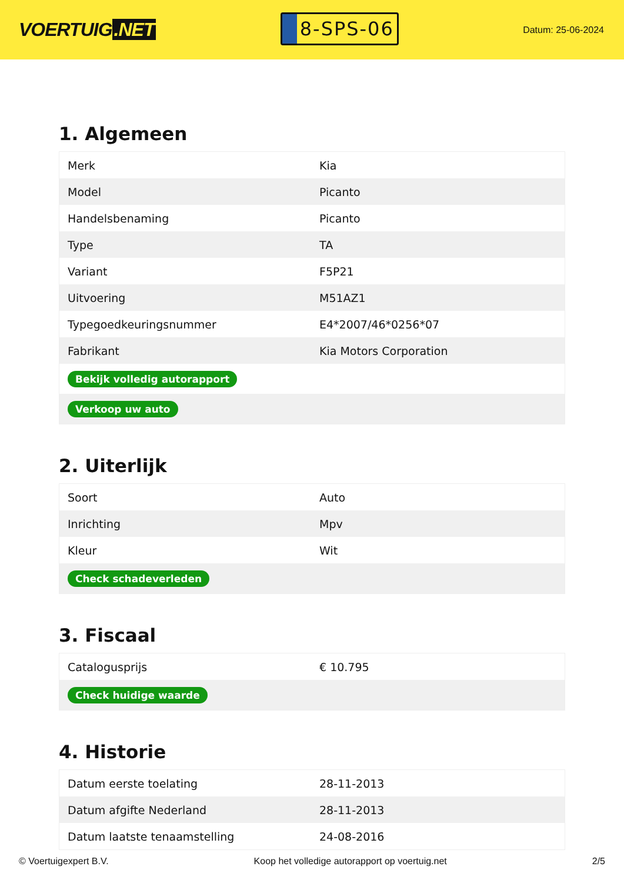VOERTUIG.NET
8-SPS-06
Datum: 25-06-2024
1. Algemeen
| Merk | Kia |
| Model | Picanto |
| Handelsbenaming | Picanto |
| Type | TA |
| Variant | F5P21 |
| Uitvoering | M51AZ1 |
| Typegoedkeuringsnummer | E4*2007/46*0256*07 |
| Fabrikant | Kia Motors Corporation |
| Bekijk volledig autorapport | |
| Verkoop uw auto | |
2. Uiterlijk
| Soort | Auto |
| Inrichting | Mpv |
| Kleur | Wit |
| Check schadeverleden | |
3. Fiscaal
| Catalogusprijs | € 10.795 |
| Check huidige waarde | |
4. Historie
| Datum eerste toelating | 28-11-2013 |
| Datum afgifte Nederland | 28-11-2013 |
| Datum laatste tenaamstelling | 24-08-2016 |
© Voertuigexpert B.V. Koop het volledige autorapport op voertuig.net 2/5